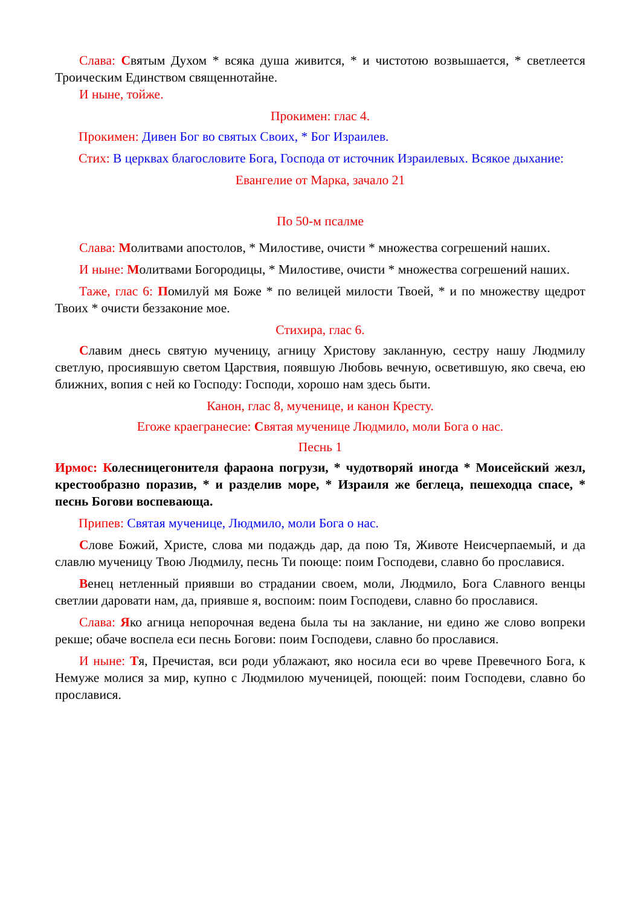Слава: Святым Духом * всяка душа живится, * и чистотою возвышается, * светлеется Троическим Единством священнотайне.
И ныне, тойже.
Прокимен: глас 4.
Прокимен: Дивен Бог во святых Своих, * Бог Израилев.
Стих: В церквах благословите Бога, Господа от источник Израилевых. Всякое дыхание:
Евангелие от Марка, зачало 21
По 50-м псалме
Слава: Молитвами апостолов, * Милостиве, очисти * множества согрешений наших.
И ныне: Молитвами Богородицы, * Милостиве, очисти * множества согрешений наших.
Таже, глас 6: Помилуй мя Боже * по велицей милости Твоей, * и по множеству щедрот Твоих * очисти беззаконие мое.
Стихира, глас 6.
Славим днесь святую мученицу, агницу Христову закланную, сестру нашу Людмилу светлую, просиявшую светом Царствия, появшую Любовь вечную, осветившую, яко свеча, ею ближних, вопия с ней ко Господу: Господи, хорошо нам здесь быти.
Канон, глас 8, мученице, и канон Кресту.
Егоже краегранесие: Святая мученице Людмило, моли Бога о нас.
Песнь 1
Ирмос: Колесницегонителя фараона погрузи, * чудотворяй иногда * Моисейский жезл, крестообразно поразив, * и разделив море, * Израиля же беглеца, пешеходца спасе, * песнь Богови воспевающа.
Припев: Святая мученице, Людмило, моли Бога о нас.
Слове Божий, Христе, слова ми подаждь дар, да пою Тя, Животе Неисчерпаемый, и да славлю мученицу Твою Людмилу, песнь Ти поюще: поим Господеви, славно бо прославися.
Венец нетленный приявши во страдании своем, моли, Людмило, Бога Славного венцы светлии даровати нам, да, приявше я, воспоим: поим Господеви, славно бо прославися.
Слава: Яко агница непорочная ведена была ты на заклание, ни едино же слово вопреки рекше; обаче воспела еси песнь Богови: поим Господеви, славно бо прославися.
И ныне: Тя, Пречистая, вси роди ублажают, яко носила еси во чреве Превечного Бога, к Немуже молися за мир, купно с Людмилою мученицей, поющей: поим Господеви, славно бо прославися.